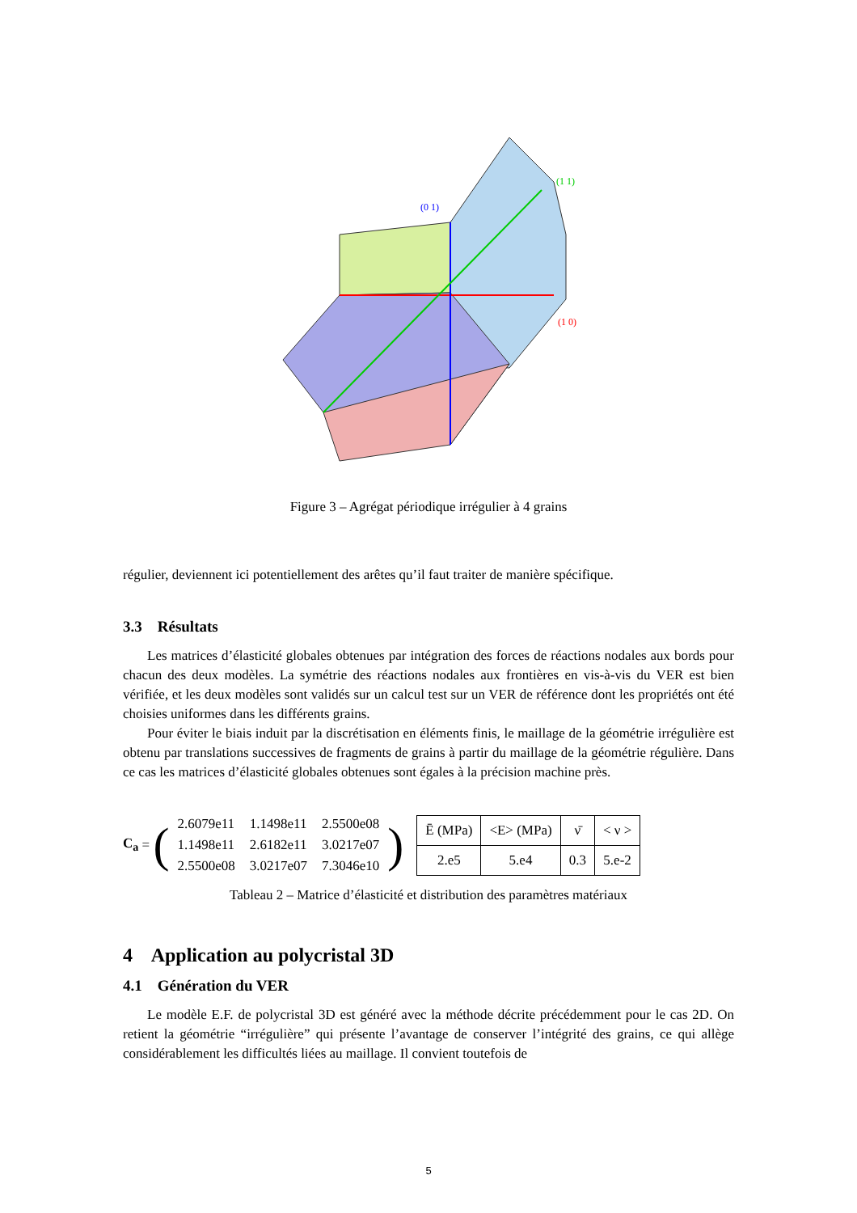(0 1)
(1 1)
(1 0)
Figure 3 – Agrégat périodique irrégulier à 4 grains
régulier, deviennent ici potentiellement des arêtes qu’il faut traiter de manière spécifique.
3.3 Résultats
Les matrices d’élasticité globales obtenues par intégration des forces de réactions nodales aux bords pour chacun des deux modèles. La symétrie des réactions nodales aux frontières en vis-à-vis du VER est bien vérifiée, et les deux modèles sont validés sur un calcul test sur un VER de référence dont les propriétés ont été choisies uniformes dans les différents grains.
Pour éviter le biais induit par la discrétisation en éléments finis, le maillage de la géométrie irrégulière est obtenu par translations successives de fragments de grains à partir du maillage de la géométrie régulière. Dans ce cas les matrices d’élasticité globales obtenues sont égales à la précision machine près.
C<sub>a</sub> = (
| 2.6079e11 | 1.1498e11 | 2.5500e08 |
| 1.1498e11 | 2.6182e11 | 3.0217e07 |
| 2.5500e08 | 3.0217e07 | 7.3046e10 |
)
| Ē (MPa) | <E> (MPa) | ν̄ | < ν > |
| --- | --- | --- | --- |
| 2.e5 | 5.e4 | 0.3 | 5.e-2 |
Tableau 2 – Matrice d’élasticité et distribution des paramètres matériaux
4 Application au polycristal 3D
4.1 Génération du VER
Le modèle E.F. de polycristal 3D est généré avec la méthode décrite précédemment pour le cas 2D. On retient la géométrie “irrégulière” qui présente l’avantage de conserver l’intégrité des grains, ce qui allège considérablement les difficultés liées au maillage. Il convient toutefois de
5